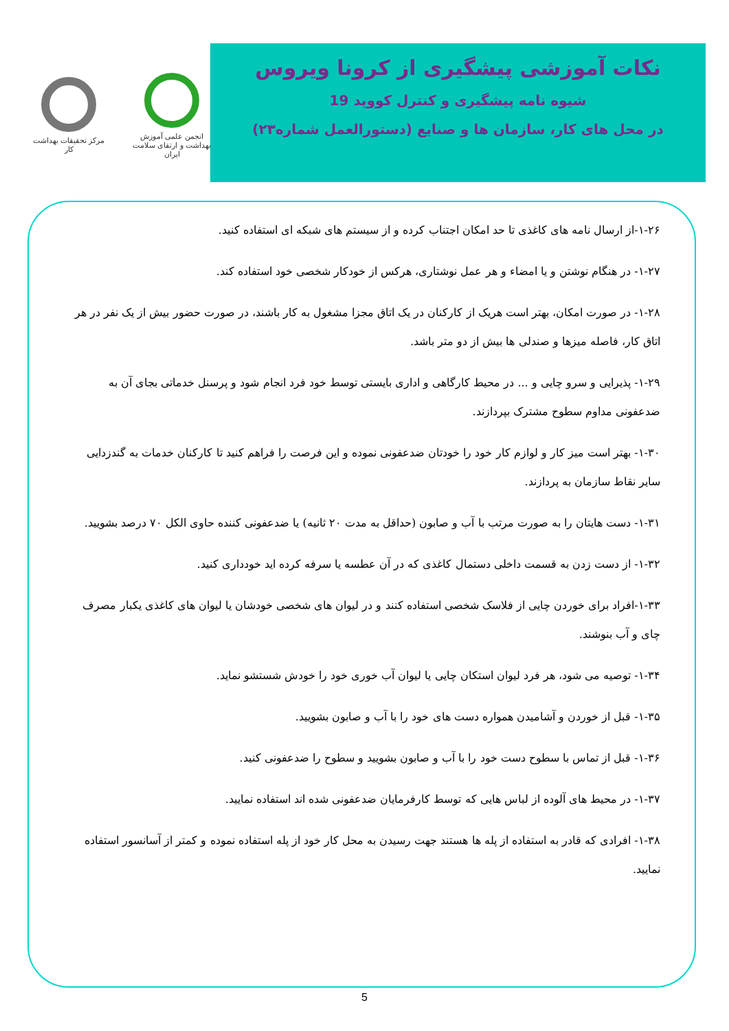مرکز تحقیقات بهداشت کار
انجمن علمی آموزش بهداشت و ارتقای سلامت ایران
نکات آموزشی پیشگیری از کرونا ویروس
شیوه نامه پیشگیری و کنترل کووید 19
در محل های کار، سازمان ها و صنایع (دستورالعمل شماره۲۳)
۱-۲۶-از ارسال نامه های کاغذی تا حد امکان اجتناب کرده و از سیستم های شبکه ای استفاده کنید.
۱-۲۷- در هنگام نوشتن و یا امضاء و هر عمل نوشتاری، هرکس از خودکار شخصی خود استفاده کند.
۱-۲۸- در صورت امکان، بهتر است هریک از کارکنان در یک اتاق مجزا مشغول به کار باشند، در صورت حضور بیش از یک نفر در هر اتاق کار، فاصله میزها و صندلی ها بیش از دو متر باشد.
۱-۲۹- پذیرایی و سرو چایی و ... در محیط کارگاهی و اداری بایستی توسط خود فرد انجام شود و پرسنل خدماتی بجای آن به ضدعفونی مداوم سطوح مشترک بپردازند.
۱-۳۰- بهتر است میز کار و لوازم کار خود را خودتان ضدعفونی نموده و این فرصت را فراهم کنید تا کارکنان خدمات به گندزدایی سایر نقاط سازمان به پردازند.
۱-۳۱- دست هایتان را به صورت مرتب با آب و صابون (حداقل به مدت ۲۰ ثانیه) یا ضدعفونی کننده حاوی الکل ۷۰ درصد بشویید.
۱-۳۲- از دست زدن به قسمت داخلی دستمال کاغذی که در آن عطسه یا سرفه کرده اید خودداری کنید.
۱-۳۳-افراد برای خوردن چایی از فلاسک شخصی استفاده کنند و در لیوان های شخصی خودشان یا لیوان های کاغذی یکبار مصرف چای و آب بنوشند.
۱-۳۴- توصیه می شود، هر فرد لیوان استکان چایی یا لیوان آب خوری خود را خودش شستشو نماید.
۱-۳۵- قبل از خوردن و آشامیدن همواره دست های خود را با آب و صابون بشویید.
۱-۳۶- قبل از تماس با سطوح دست خود را با آب و صابون بشویید و سطوح را ضدعفونی کنید.
۱-۳۷- در محیط های آلوده از لباس هایی که توسط کارفرمایان ضدعفونی شده اند استفاده نمایید.
۱-۳۸- افرادی که قادر به استفاده از پله ها هستند جهت رسیدن به محل کار خود از پله استفاده نموده و کمتر از آسانسور استفاده نمایید.
5